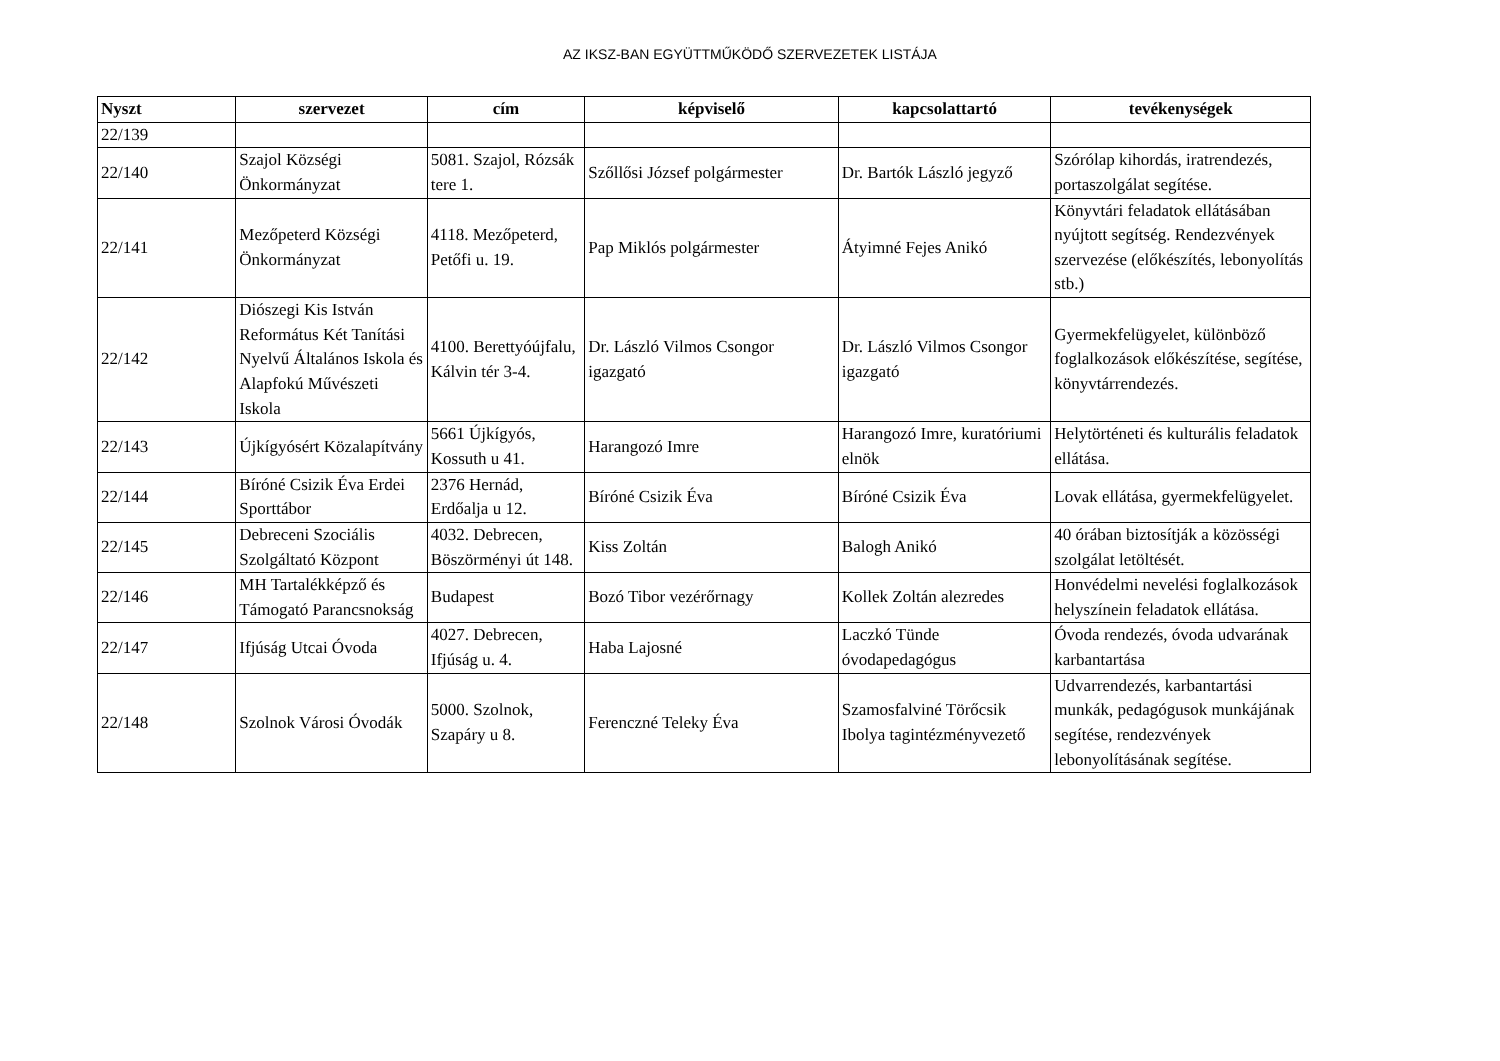AZ IKSZ-BAN EGYÜTTMŰKÖDŐ SZERVEZETEK LISTÁJA
| Nyszt | szervezet | cím | képviselő | kapcsolattartó | tevékenységek |
| --- | --- | --- | --- | --- | --- |
| 22/139 | | | | | |
| 22/140 | Szajol Községi Önkormányzat | 5081. Szajol, Rózsák tere 1. | Szőllősi József polgármester | Dr. Bartók László jegyző | Szórólap kihordás, iratrendezés, portaszolgálat segítése. |
| 22/141 | Mezőpeterd Községi Önkormányzat | 4118. Mezőpeterd, Petőfi u. 19. | Pap Miklós polgármester | Átyimné Fejes Anikó | Könyvtári feladatok ellátásában nyújtott segítség. Rendezvények szervezése (előkészítés, lebonyolítás stb.) |
| 22/142 | Diószegi Kis István Református Két Tanítási Nyelvű Általános Iskola és Alapfokú Művészeti Iskola | 4100. Berettyóújfalu, Kálvin tér 3-4. | Dr. László Vilmos Csongor igazgató | Dr. László Vilmos Csongor igazgató | Gyermekfelügyelet, különböző foglalkozások előkészítése, segítése, könyvtárrendezés. |
| 22/143 | Újkígyósért Közalapítvány | 5661 Újkígyós, Kossuth u 41. | Harangozó Imre | Harangozó Imre, kuratóriumi elnök | Helytörténeti és kulturális feladatok ellátása. |
| 22/144 | Bíróné Csizik Éva Erdei Sporttábor | 2376 Hernád, Erdőalja u 12. | Bíróné Csizik Éva | Bíróné Csizik Éva | Lovak ellátása, gyermekfelügyelet. |
| 22/145 | Debreceni Szociális Szolgáltató Központ | 4032. Debrecen, Böszörményi út 148. | Kiss Zoltán | Balogh Anikó | 40 órában biztosítják a közösségi szolgálat letöltését. |
| 22/146 | MH Tartalékképző és Támogató Parancsnokság | Budapest | Bozó Tibor vezérőrnagy | Kollek Zoltán alezredes | Honvédelmi nevelési foglalkozások helyszínein feladatok ellátása. |
| 22/147 | Ifjúság Utcai Óvoda | 4027. Debrecen, Ifjúság u. 4. | Haba Lajosné | Laczkó Tünde óvodapedagógus | Óvoda rendezés, óvoda udvarának karbantartása |
| 22/148 | Szolnok Városi Óvodák | 5000. Szolnok, Szapáry u 8. | Ferenczné Teleky Éva | Szamosfalviné Törőcsik Ibolya tagintézményvezető | Udvarrendezés, karbantartási munkák, pedagógusok munkájának segítése, rendezvények lebonyolításának segítése. |